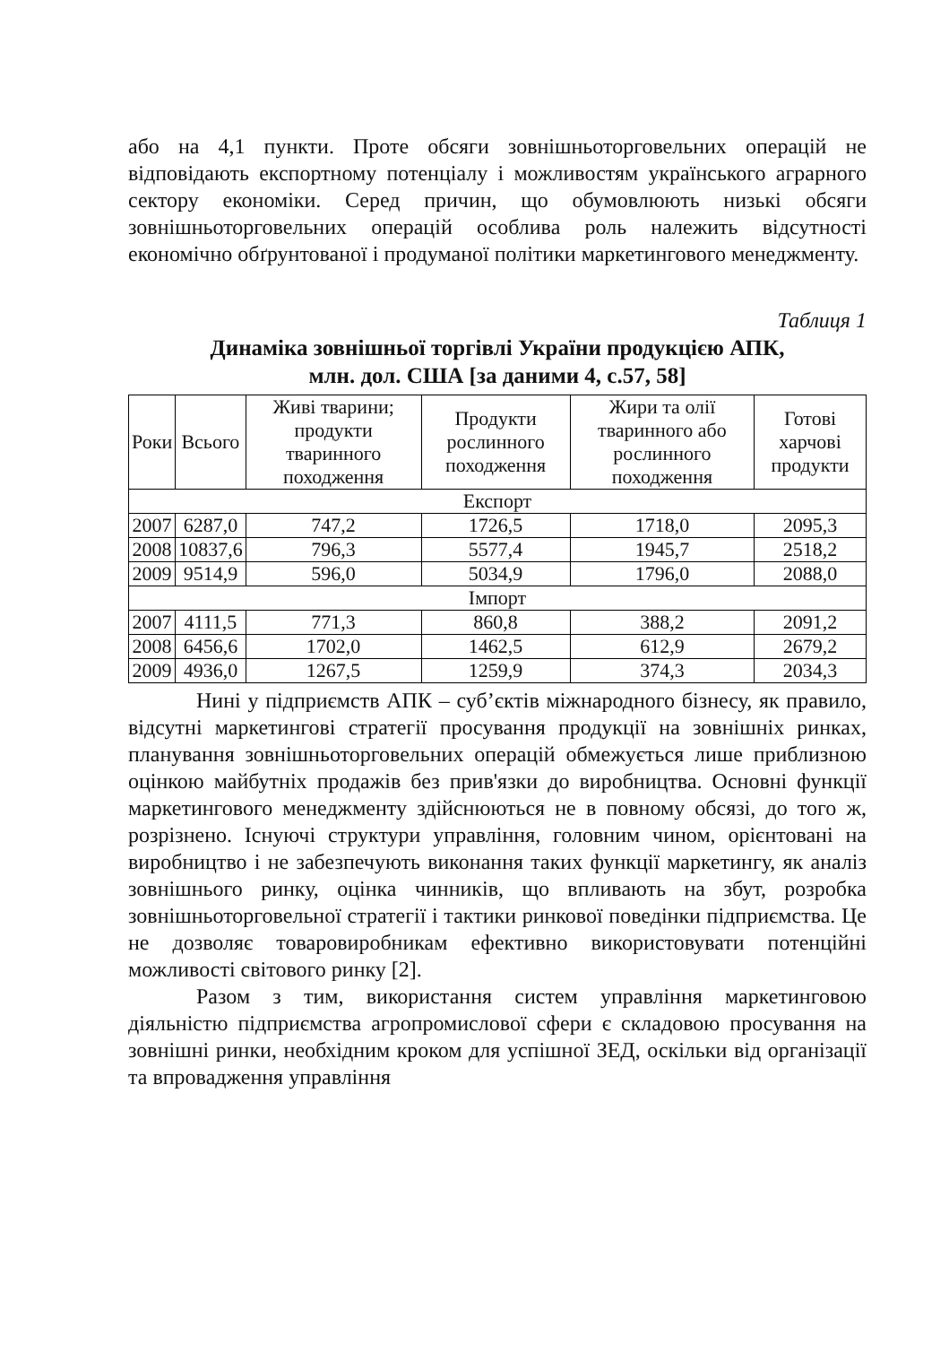або на 4,1 пункти. Проте обсяги зовнішньоторговельних операцій не відповідають експортному потенціалу і можливостям українського аграрного сектору економіки. Серед причин, що обумовлюють низькі обсяги зовнішньоторговельних операцій особлива роль належить відсутності економічно обґрунтованої і продуманої політики маркетингового менеджменту.
Таблиця 1
Динаміка зовнішньої торгівлі України продукцією АПК,
млн. дол. США [за даними 4, с.57, 58]
| Роки | Всього | Живі тварини; продукти тваринного походження | Продукти рослинного походження | Жири та олії тваринного або рослинного походження | Готові харчові продукти |
| --- | --- | --- | --- | --- | --- |
| Експорт | | | | | |
| 2007 | 6287,0 | 747,2 | 1726,5 | 1718,0 | 2095,3 |
| 2008 | 10837,6 | 796,3 | 5577,4 | 1945,7 | 2518,2 |
| 2009 | 9514,9 | 596,0 | 5034,9 | 1796,0 | 2088,0 |
| Імпорт | | | | | |
| 2007 | 4111,5 | 771,3 | 860,8 | 388,2 | 2091,2 |
| 2008 | 6456,6 | 1702,0 | 1462,5 | 612,9 | 2679,2 |
| 2009 | 4936,0 | 1267,5 | 1259,9 | 374,3 | 2034,3 |
Нині у підприємств АПК – суб’єктів міжнародного бізнесу, як правило, відсутні маркетингові стратегії просування продукції на зовнішніх ринках, планування зовнішньоторговельних операцій обмежується лише приблизною оцінкою майбутніх продажів без прив'язки до виробництва. Основні функції маркетингового менеджменту здійснюються не в повному обсязі, до того ж, розрізнено. Існуючі структури управління, головним чином, орієнтовані на виробництво і не забезпечують виконання таких функції маркетингу, як аналіз зовнішнього ринку, оцінка чинників, що впливають на збут, розробка зовнішньоторговельної стратегії і тактики ринкової поведінки підприємства. Це не дозволяє товаровиробникам ефективно використовувати потенційні можливості світового ринку [2].
Разом з тим, використання систем управління маркетинговою діяльністю підприємства агропромислової сфери є складовою просування на зовнішні ринки, необхідним кроком для успішної ЗЕД, оскільки від організації та впровадження управління